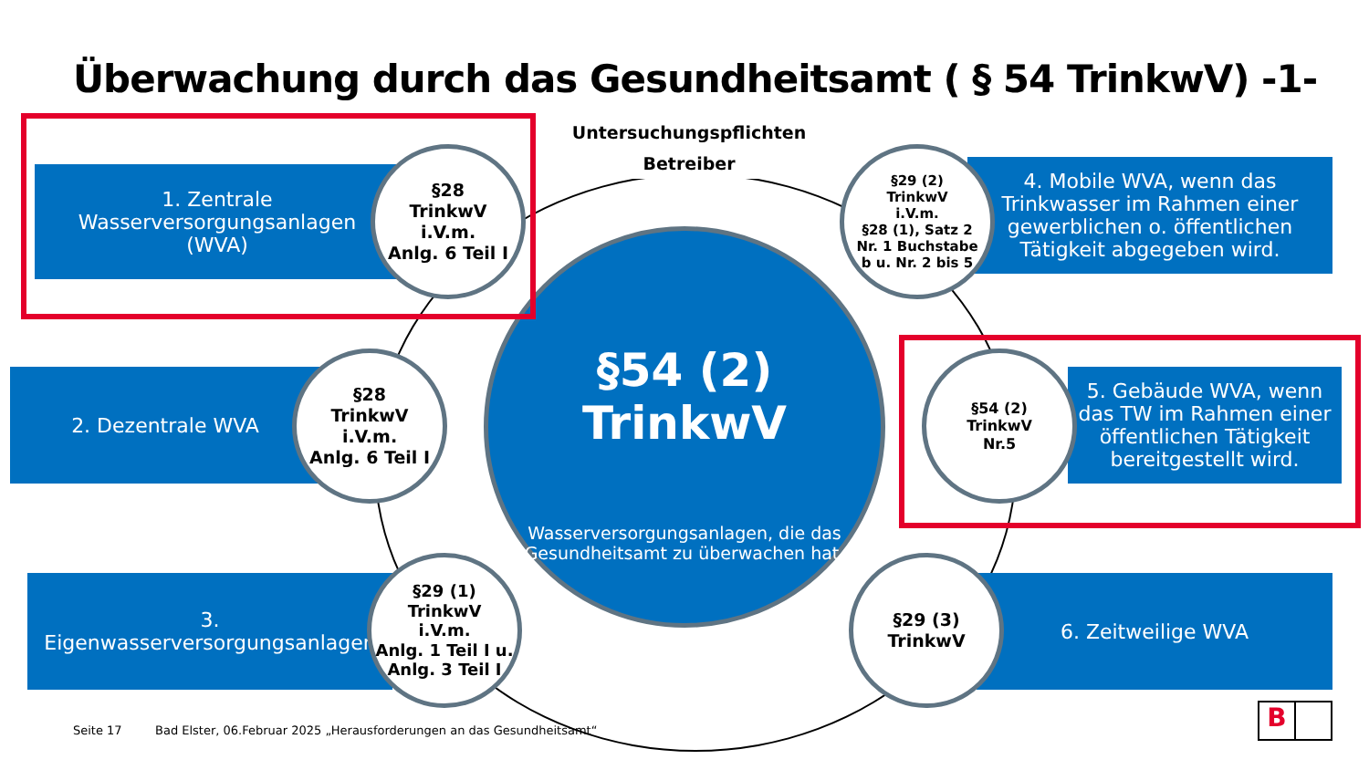Überwachung durch das Gesundheitsamt ( § 54 TrinkwV) -1-
Untersuchungspflichten
Betreiber
1. Zentrale
Wasserversorgungsanlagen
(WVA)
2. Dezentrale WVA
3.
Eigenwasserversorgungsanlagen
4. Mobile WVA, wenn das Trinkwasser im Rahmen einer gewerblichen o. öffentlichen Tätigkeit abgegeben wird.
5. Gebäude WVA, wenn das TW im Rahmen einer öffentlichen Tätigkeit bereitgestellt wird.
6. Zeitweilige WVA
§54 (2)
TrinkwV
Wasserversorgungsanlagen, die das Gesundheitsamt zu überwachen hat.
§28
TrinkwV
i.V.m.
Anlg. 6 Teil I
§28
TrinkwV
i.V.m.
Anlg. 6 Teil I
§29 (1)
TrinkwV
i.V.m.
Anlg. 1 Teil I u.
Anlg. 3 Teil I
§29 (2)
TrinkwV
i.V.m.
§28 (1), Satz 2
Nr. 1 Buchstabe
b u. Nr. 2 bis 5
§54 (2)
TrinkwV
Nr.5
§29 (3)
TrinkwV
Seite 17
Bad Elster, 06.Februar 2025 „Herausforderungen an das Gesundheitsamt“
B